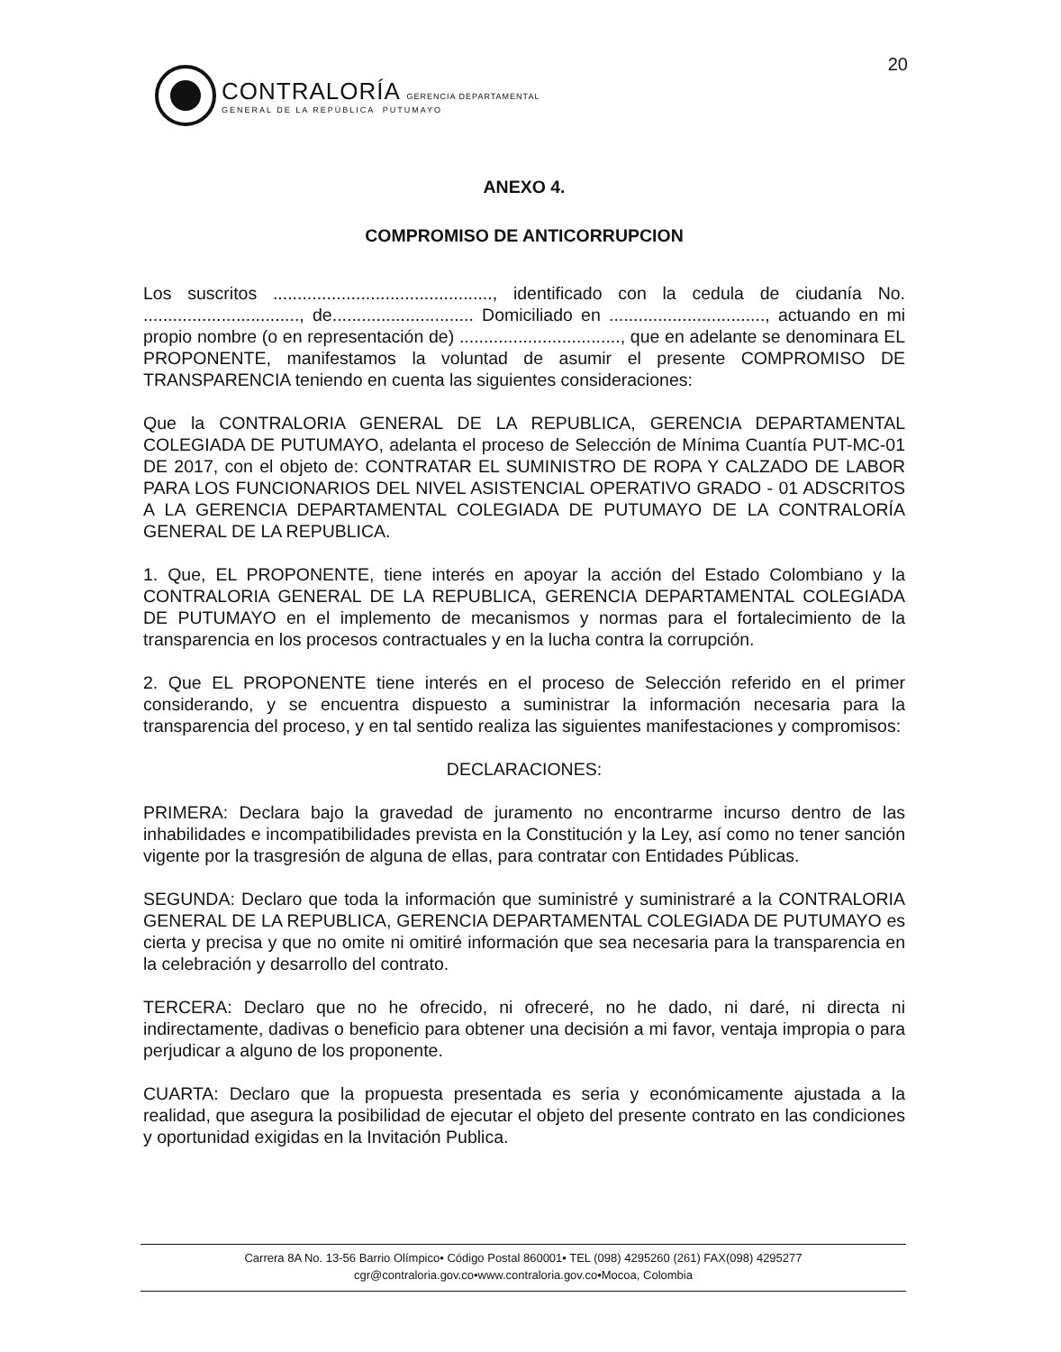20
CONTRALORÍA GERENCIA DEPARTAMENTAL
GENERAL DE LA REPÚBLICA PUTUMAYO
ANEXO 4.
COMPROMISO DE ANTICORRUPCION
Los suscritos ............................................., identificado con la cedula de ciudanía No. ................................, de............................. Domiciliado en ................................, actuando en mi propio nombre (o en representación de) ................................., que en adelante se denominara EL PROPONENTE, manifestamos la voluntad de asumir el presente COMPROMISO DE TRANSPARENCIA teniendo en cuenta las siguientes consideraciones:
Que la CONTRALORIA GENERAL DE LA REPUBLICA, GERENCIA DEPARTAMENTAL COLEGIADA DE PUTUMAYO, adelanta el proceso de Selección de Mínima Cuantía PUT-MC-01 DE 2017, con el objeto de: CONTRATAR EL SUMINISTRO DE ROPA Y CALZADO DE LABOR PARA LOS FUNCIONARIOS DEL NIVEL ASISTENCIAL OPERATIVO GRADO - 01 ADSCRITOS A LA GERENCIA DEPARTAMENTAL COLEGIADA DE PUTUMAYO DE LA CONTRALORÍA GENERAL DE LA REPUBLICA.
1. Que, EL PROPONENTE, tiene interés en apoyar la acción del Estado Colombiano y la CONTRALORIA GENERAL DE LA REPUBLICA, GERENCIA DEPARTAMENTAL COLEGIADA DE PUTUMAYO en el implemento de mecanismos y normas para el fortalecimiento de la transparencia en los procesos contractuales y en la lucha contra la corrupción.
2. Que EL PROPONENTE tiene interés en el proceso de Selección referido en el primer considerando, y se encuentra dispuesto a suministrar la información necesaria para la transparencia del proceso, y en tal sentido realiza las siguientes manifestaciones y compromisos:
DECLARACIONES:
PRIMERA: Declara bajo la gravedad de juramento no encontrarme incurso dentro de las inhabilidades e incompatibilidades prevista en la Constitución y la Ley, así como no tener sanción vigente por la trasgresión de alguna de ellas, para contratar con Entidades Públicas.
SEGUNDA: Declaro que toda la información que suministré y suministraré a la CONTRALORIA GENERAL DE LA REPUBLICA, GERENCIA DEPARTAMENTAL COLEGIADA DE PUTUMAYO es cierta y precisa y que no omite ni omitiré información que sea necesaria para la transparencia en la celebración y desarrollo del contrato.
TERCERA: Declaro que no he ofrecido, ni ofreceré, no he dado, ni daré, ni directa ni indirectamente, dadivas o beneficio para obtener una decisión a mi favor, ventaja impropia o para perjudicar a alguno de los proponente.
CUARTA: Declaro que la propuesta presentada es seria y económicamente ajustada a la realidad, que asegura la posibilidad de ejecutar el objeto del presente contrato en las condiciones y oportunidad exigidas en la Invitación Publica.
Carrera 8A No. 13-56 Barrio Olímpico• Código Postal 860001• TEL (098) 4295260 (261) FAX(098) 4295277
cgr@contraloria.gov.co•www.contraloria.gov.co•Mocoa, Colombia